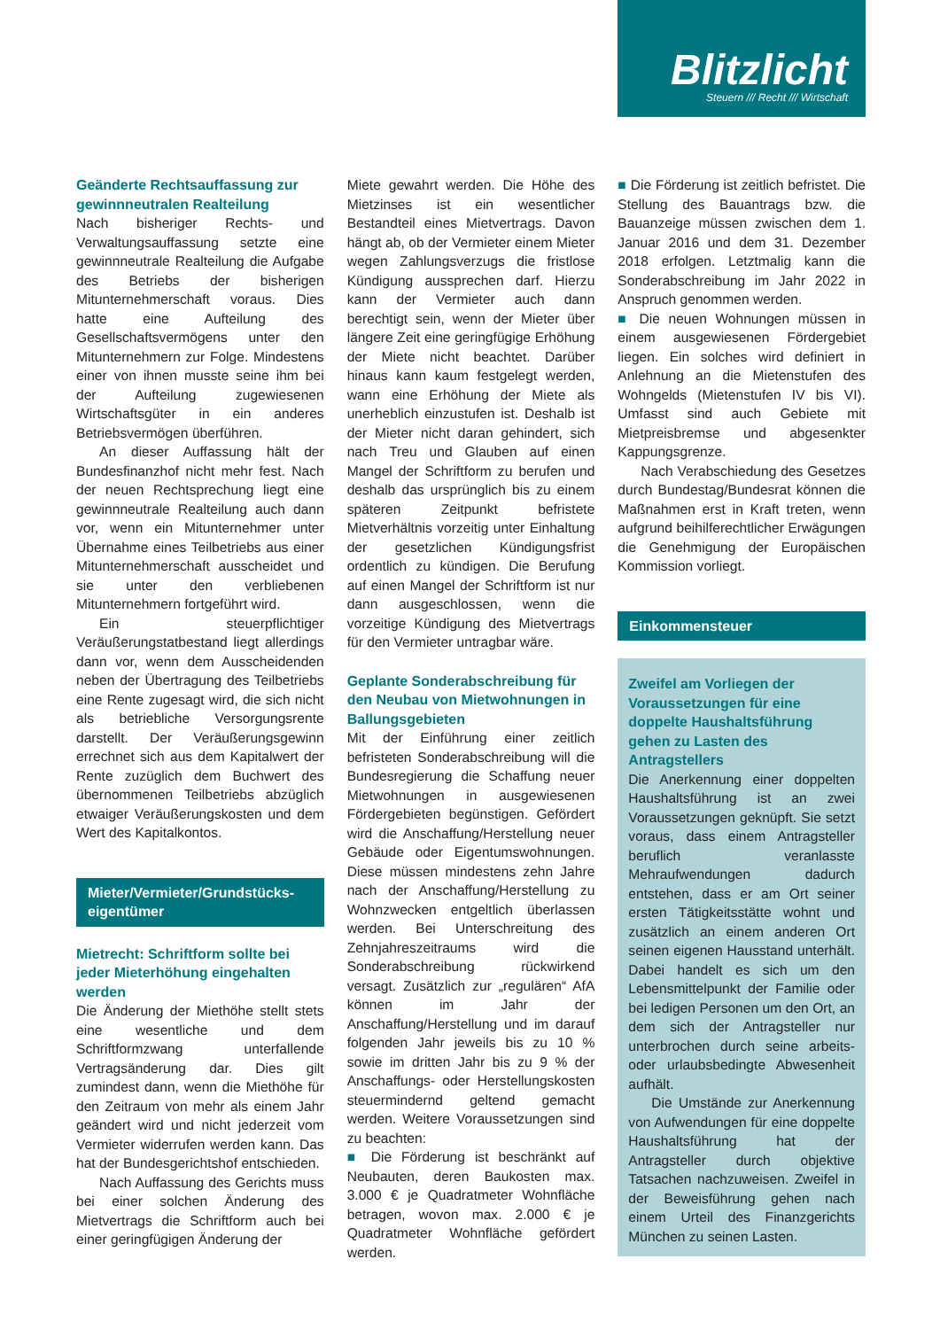Blitzlicht
Steuern /// Recht /// Wirtschaft
Geänderte Rechtsauffassung zur gewinnneutralen Realteilung
Nach bisheriger Rechts- und Verwaltungsauffassung setzte eine gewinnneutrale Realteilung die Aufgabe des Betriebs der bisherigen Mitunternehmerschaft voraus. Dies hatte eine Aufteilung des Gesellschaftsvermögens unter den Mitunternehmern zur Folge. Mindestens einer von ihnen musste seine ihm bei der Aufteilung zugewiesenen Wirtschaftsgüter in ein anderes Betriebsvermögen überführen.
An dieser Auffassung hält der Bundesfinanzhof nicht mehr fest. Nach der neuen Rechtsprechung liegt eine gewinnneutrale Realteilung auch dann vor, wenn ein Mitunternehmer unter Übernahme eines Teilbetriebs aus einer Mitunternehmerschaft ausscheidet und sie unter den verbliebenen Mitunternehmern fortgeführt wird.
Ein steuerpflichtiger Veräußerungstatbestand liegt allerdings dann vor, wenn dem Ausscheidenden neben der Übertragung des Teilbetriebs eine Rente zugesagt wird, die sich nicht als betriebliche Versorgungsrente darstellt. Der Veräußerungsgewinn errechnet sich aus dem Kapitalwert der Rente zuzüglich dem Buchwert des übernommenen Teilbetriebs abzüglich etwaiger Veräußerungskosten und dem Wert des Kapitalkontos.
Mieter/Vermieter/Grundstücks-
eigentümer
Mietrecht: Schriftform sollte bei jeder Mieterhöhung eingehalten werden
Die Änderung der Miethöhe stellt stets eine wesentliche und dem Schriftformzwang unterfallende Vertragsänderung dar. Dies gilt zumindest dann, wenn die Miethöhe für den Zeitraum von mehr als einem Jahr geändert wird und nicht jederzeit vom Vermieter widerrufen werden kann. Das hat der Bundesgerichtshof entschieden.
Nach Auffassung des Gerichts muss bei einer solchen Änderung des Mietvertrags die Schriftform auch bei einer geringfügigen Änderung der
Miete gewahrt werden. Die Höhe des Mietzinses ist ein wesentlicher Bestandteil eines Mietvertrags. Davon hängt ab, ob der Vermieter einem Mieter wegen Zahlungsverzugs die fristlose Kündigung aussprechen darf. Hierzu kann der Vermieter auch dann berechtigt sein, wenn der Mieter über längere Zeit eine geringfügige Erhöhung der Miete nicht beachtet. Darüber hinaus kann kaum festgelegt werden, wann eine Erhöhung der Miete als unerheblich einzustufen ist. Deshalb ist der Mieter nicht daran gehindert, sich nach Treu und Glauben auf einen Mangel der Schriftform zu berufen und deshalb das ursprünglich bis zu einem späteren Zeitpunkt befristete Mietverhältnis vorzeitig unter Einhaltung der gesetzlichen Kündigungsfrist ordentlich zu kündigen. Die Berufung auf einen Mangel der Schriftform ist nur dann ausgeschlossen, wenn die vorzeitige Kündigung des Mietvertrags für den Vermieter untragbar wäre.
Geplante Sonderabschreibung für den Neubau von Mietwohnungen in Ballungsgebieten
Mit der Einführung einer zeitlich befristeten Sonderabschreibung will die Bundesregierung die Schaffung neuer Mietwohnungen in ausgewiesenen Fördergebieten begünstigen. Gefördert wird die Anschaffung/Herstellung neuer Gebäude oder Eigentumswohnungen. Diese müssen mindestens zehn Jahre nach der Anschaffung/Herstellung zu Wohnzwecken entgeltlich überlassen werden. Bei Unterschreitung des Zehnjahreszeitraums wird die Sonderabschreibung rückwirkend versagt. Zusätzlich zur „regulären“ AfA können im Jahr der Anschaffung/Herstellung und im darauf folgenden Jahr jeweils bis zu 10 % sowie im dritten Jahr bis zu 9 % der Anschaffungs- oder Herstellungskosten steuermindernd geltend gemacht werden. Weitere Voraussetzungen sind zu beachten:
■ Die Förderung ist beschränkt auf Neubauten, deren Baukosten max. 3.000 € je Quadratmeter Wohnfläche betragen, wovon max. 2.000 € je Quadratmeter Wohnfläche gefördert werden.
■ Die Förderung ist zeitlich befristet. Die Stellung des Bauantrags bzw. die Bauanzeige müssen zwischen dem 1. Januar 2016 und dem 31. Dezember 2018 erfolgen. Letztmalig kann die Sonderabschreibung im Jahr 2022 in Anspruch genommen werden.
■ Die neuen Wohnungen müssen in einem ausgewiesenen Fördergebiet liegen. Ein solches wird definiert in Anlehnung an die Mietenstufen des Wohngelds (Mietenstufen IV bis VI). Umfasst sind auch Gebiete mit Mietpreisbremse und abgesenkter Kappungsgrenze.
Nach Verabschiedung des Gesetzes durch Bundestag/Bundesrat können die Maßnahmen erst in Kraft treten, wenn aufgrund beihilferechtlicher Erwägungen die Genehmigung der Europäischen Kommission vorliegt.
Einkommensteuer
Zweifel am Vorliegen der Voraussetzungen für eine doppelte Haushaltsführung gehen zu Lasten des Antragstellers
Die Anerkennung einer doppelten Haushaltsführung ist an zwei Voraussetzungen geknüpft. Sie setzt voraus, dass einem Antragsteller beruflich veranlasste Mehraufwendungen dadurch entstehen, dass er am Ort seiner ersten Tätigkeitsstätte wohnt und zusätzlich an einem anderen Ort seinen eigenen Hausstand unterhält. Dabei handelt es sich um den Lebensmittelpunkt der Familie oder bei ledigen Personen um den Ort, an dem sich der Antragsteller nur unterbrochen durch seine arbeits- oder urlaubsbedingte Abwesenheit aufhält.
Die Umstände zur Anerkennung von Aufwendungen für eine doppelte Haushaltsführung hat der Antragsteller durch objektive Tatsachen nachzuweisen. Zweifel in der Beweisführung gehen nach einem Urteil des Finanzgerichts München zu seinen Lasten.